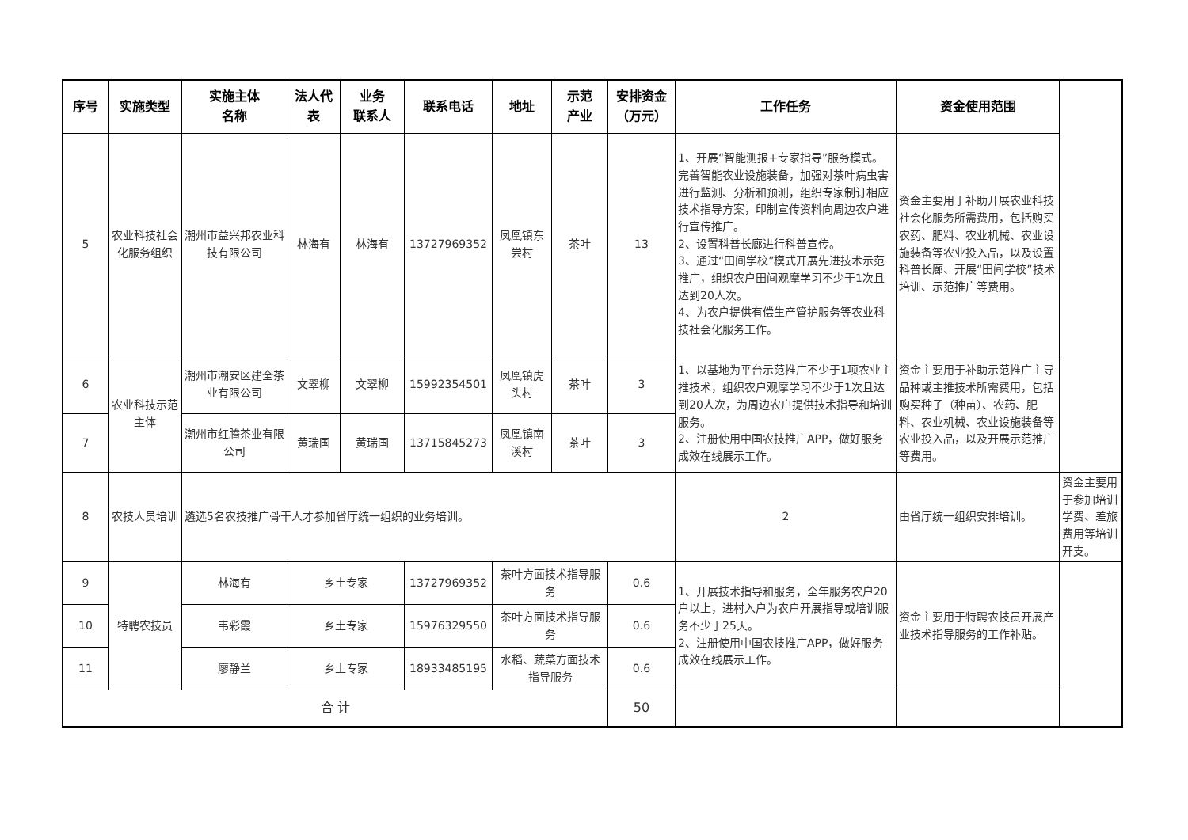| 序号 | 实施类型 | 实施主体 名称 | 法人代 表 | 业务 联系人 | 联系电话 | 地址 | 示范 产业 | 安排资金 （万元） | 工作任务 | 资金使用范围 | |
| --- | --- | --- | --- | --- | --- | --- | --- | --- | --- | --- | --- |
| 5 | 农业科技社会化服务组织 | 潮州市益兴邦农业科技有限公司 | 林海有 | 林海有 | 13727969352 | 凤凰镇东尝村 | 茶叶 | 13 | 1、开展“智能测报+专家指导”服务模式。完善智能农业设施装备，加强对茶叶病虫害进行监测、分析和预测，组织专家制订相应技术指导方案，印制宣传资料向周边农户进行宣传推广。 2、设置科普长廊进行科普宣传。 3、通过“田间学校”模式开展先进技术示范推广，组织农户田间观摩学习不少于1次且达到20人次。 4、为农户提供有偿生产管护服务等农业科技社会化服务工作。 | 资金主要用于补助开展农业科技社会化服务所需费用，包括购买农药、肥料、农业机械、农业设施装备等农业投入品，以及设置科普长廊、开展“田间学校”技术培训、示范推广等费用。 | |
| 6 | 农业科技示范主体 | 潮州市潮安区建全茶业有限公司 | 文翠柳 | 文翠柳 | 15992354501 | 凤凰镇虎头村 | 茶叶 | 3 | 1、以基地为平台示范推广不少于1项农业主推技术，组织农户观摩学习不少于1次且达到20人次，为周边农户提供技术指导和培训服务。 2、注册使用中国农技推广APP，做好服务成效在线展示工作。 | 资金主要用于补助示范推广主导品种或主推技术所需费用，包括购买种子（种苗）、农药、肥料、农业机械、农业设施装备等农业投入品，以及开展示范推广等费用。 | |
| 7 | | 潮州市红腾茶业有限公司 | 黄瑞国 | 黄瑞国 | 13715845273 | 凤凰镇南溪村 | 茶叶 | 3 | | | |
| 8 | 农技人员培训 | 遴选5名农技推广骨干人才参加省厅统一组织的业务培训。 | | | | | | | 2 | 由省厅统一组织安排培训。 | 资金主要用于参加培训学费、差旅费用等培训开支。 |
| 9 | 特聘农技员 | 林海有 | 乡土专家 | | 13727969352 | 茶叶方面技术指导服务 | | 0.6 | 1、开展技术指导和服务，全年服务农户20户以上，进村入户为农户开展指导或培训服务不少于25天。 2、注册使用中国农技推广APP，做好服务成效在线展示工作。 | 资金主要用于特聘农技员开展产业技术指导服务的工作补贴。 | |
| 10 | | 韦彩霞 | 乡土专家 | | 15976329550 | 茶叶方面技术指导服务 | | 0.6 | | | |
| 11 | | 廖静兰 | 乡土专家 | | 18933485195 | 水稻、蔬菜方面技术指导服务 | | 0.6 | | | |
| 合 计 | | | | | | | | 50 | | | |